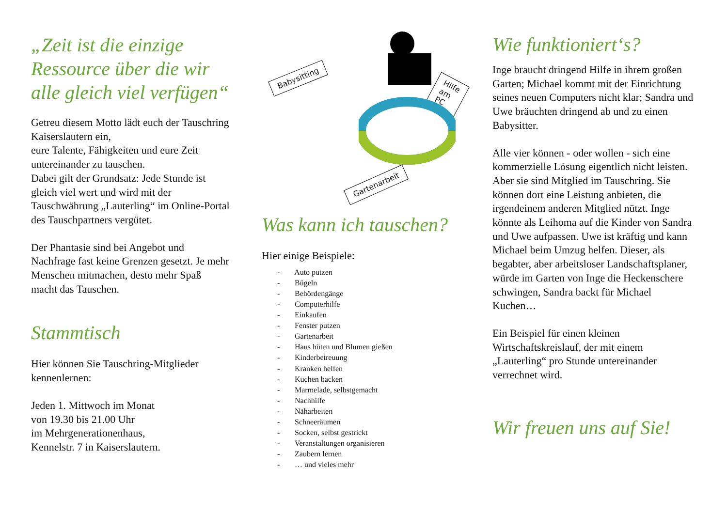„Zeit ist die einzige Ressource über die wir alle gleich viel verfügen“
Getreu diesem Motto lädt euch der Tauschring Kaiserslautern ein,
eure Talente, Fähigkeiten und eure Zeit untereinander zu tauschen.
Dabei gilt der Grundsatz: Jede Stunde ist gleich viel wert und wird mit der Tauschwährung „Lauterling“ im Online-Portal des Tauschpartners vergütet.
Der Phantasie sind bei Angebot und Nachfrage fast keine Grenzen gesetzt. Je mehr Menschen mitmachen, desto mehr Spaß macht das Tauschen.
Stammtisch
Hier können Sie Tauschring-Mitglieder kennenlernen:
Jeden 1. Mittwoch im Monat
von 19.30 bis 21.00 Uhr
im Mehrgenerationenhaus,
Kennelstr. 7 in Kaiserslautern.
Babysitting
Hilfe am PC
Gartenarbeit
Was kann ich tauschen?
Hier einige Beispiele:
- Auto putzen
- Bügeln
- Behördengänge
- Computerhilfe
- Einkaufen
- Fenster putzen
- Gartenarbeit
- Haus hüten und Blumen gießen
- Kinderbetreuung
- Kranken helfen
- Kuchen backen
- Marmelade, selbstgemacht
- Nachhilfe
- Näharbeiten
- Schneeräumen
- Socken, selbst gestrickt
- Veranstaltungen organisieren
- Zaubern lernen
- … und vieles mehr
Wie funktioniert‘s?
Inge braucht dringend Hilfe in ihrem großen Garten; Michael kommt mit der Einrichtung seines neuen Computers nicht klar; Sandra und Uwe bräuchten dringend ab und zu einen Babysitter.
Alle vier können - oder wollen - sich eine kommerzielle Lösung eigentlich nicht leisten. Aber sie sind Mitglied im Tauschring. Sie können dort eine Leistung anbieten, die irgendeinem anderen Mitglied nützt. Inge könnte als Leihoma auf die Kinder von Sandra und Uwe aufpassen. Uwe ist kräftig und kann Michael beim Umzug helfen. Dieser, als begabter, aber arbeitsloser Landschaftsplaner, würde im Garten von Inge die Heckenschere schwingen, Sandra backt für Michael Kuchen…
Ein Beispiel für einen kleinen Wirtschaftskreislauf, der mit einem „Lauterling“ pro Stunde untereinander verrechnet wird.
Wir freuen uns auf Sie!